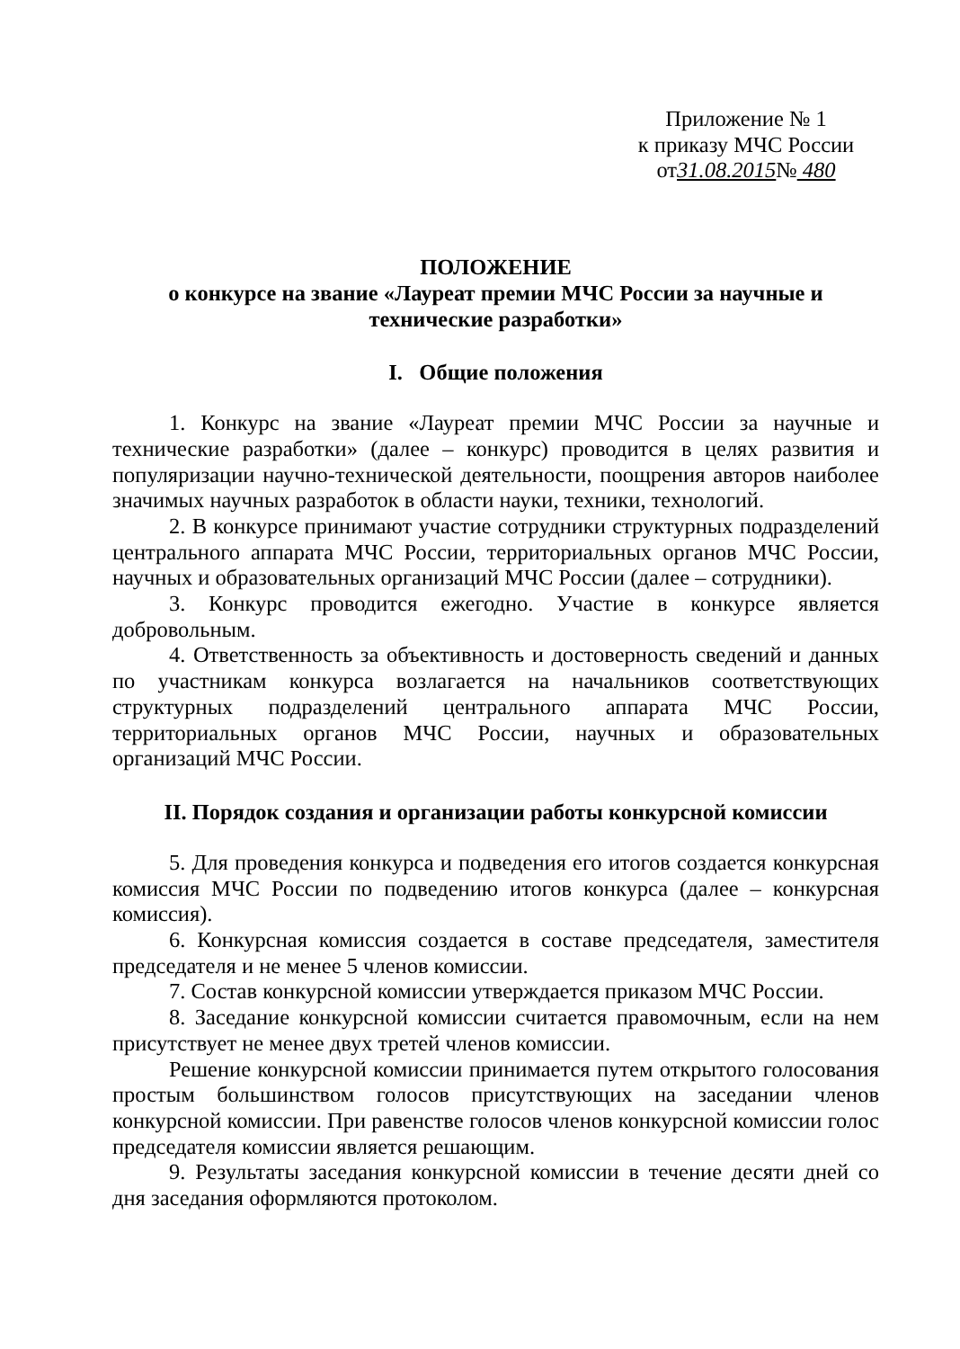Приложение № 1
к приказу МЧС России
от31.08.2015№ 480
ПОЛОЖЕНИЕ
о конкурсе на звание «Лауреат премии МЧС России за научные и технические разработки»
I. Общие положения
1. Конкурс на звание «Лауреат премии МЧС России за научные и технические разработки» (далее – конкурс) проводится в целях развития и популяризации научно-технической деятельности, поощрения авторов наиболее значимых научных разработок в области науки, техники, технологий.
2. В конкурсе принимают участие сотрудники структурных подразделений центрального аппарата МЧС России, территориальных органов МЧС России, научных и образовательных организаций МЧС России (далее – сотрудники).
3. Конкурс проводится ежегодно. Участие в конкурсе является добровольным.
4. Ответственность за объективность и достоверность сведений и данных по участникам конкурса возлагается на начальников соответствующих структурных подразделений центрального аппарата МЧС России, территориальных органов МЧС России, научных и образовательных организаций МЧС России.
II. Порядок создания и организации работы конкурсной комиссии
5. Для проведения конкурса и подведения его итогов создается конкурсная комиссия МЧС России по подведению итогов конкурса (далее – конкурсная комиссия).
6. Конкурсная комиссия создается в составе председателя, заместителя председателя и не менее 5 членов комиссии.
7. Состав конкурсной комиссии утверждается приказом МЧС России.
8. Заседание конкурсной комиссии считается правомочным, если на нем присутствует не менее двух третей членов комиссии.
Решение конкурсной комиссии принимается путем открытого голосования простым большинством голосов присутствующих на заседании членов конкурсной комиссии. При равенстве голосов членов конкурсной комиссии голос председателя комиссии является решающим.
9. Результаты заседания конкурсной комиссии в течение десяти дней со дня заседания оформляются протоколом.